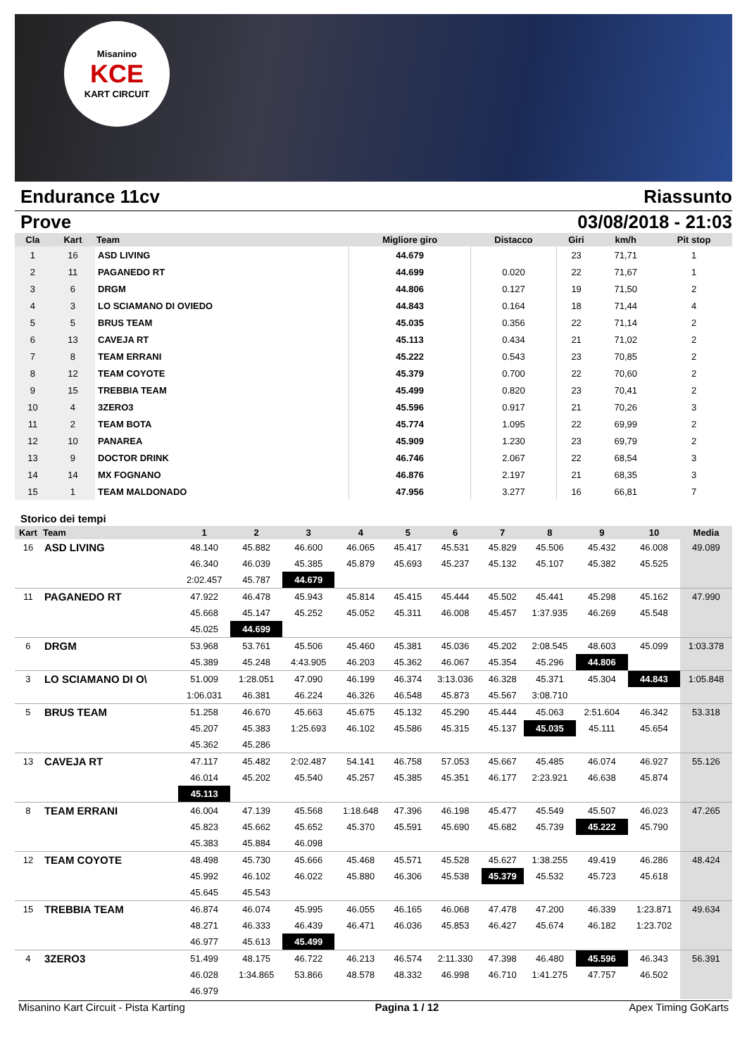Misanino
KCE
KART CIRCUIT
Endurance 11cv Riassunto
Prove 03/08/2018 - 21:03
| Cla | Kart | Team | Migliore giro | Distacco | Giri | km/h | Pit stop |
| --- | --- | --- | --- | --- | --- | --- | --- |
| 1 | 16 | ASD LIVING | 44.679 | | 23 | 71,71 | 1 |
| 2 | 11 | PAGANEDO RT | 44.699 | 0.020 | 22 | 71,67 | 1 |
| 3 | 6 | DRGM | 44.806 | 0.127 | 19 | 71,50 | 2 |
| 4 | 3 | LO SCIAMANO DI OVIEDO | 44.843 | 0.164 | 18 | 71,44 | 4 |
| 5 | 5 | BRUS TEAM | 45.035 | 0.356 | 22 | 71,14 | 2 |
| 6 | 13 | CAVEJA RT | 45.113 | 0.434 | 21 | 71,02 | 2 |
| 7 | 8 | TEAM ERRANI | 45.222 | 0.543 | 23 | 70,85 | 2 |
| 8 | 12 | TEAM COYOTE | 45.379 | 0.700 | 22 | 70,60 | 2 |
| 9 | 15 | TREBBIA TEAM | 45.499 | 0.820 | 23 | 70,41 | 2 |
| 10 | 4 | 3ZERO3 | 45.596 | 0.917 | 21 | 70,26 | 3 |
| 11 | 2 | TEAM BOTA | 45.774 | 1.095 | 22 | 69,99 | 2 |
| 12 | 10 | PANAREA | 45.909 | 1.230 | 23 | 69,79 | 2 |
| 13 | 9 | DOCTOR DRINK | 46.746 | 2.067 | 22 | 68,54 | 3 |
| 14 | 14 | MX FOGNANO | 46.876 | 2.197 | 21 | 68,35 | 3 |
| 15 | 1 | TEAM MALDONADO | 47.956 | 3.277 | 16 | 66,81 | 7 |
Storico dei tempi
| Kart | Team | 1 | 2 | 3 | 4 | 5 | 6 | 7 | 8 | 9 | 10 | Media |
| --- | --- | --- | --- | --- | --- | --- | --- | --- | --- | --- | --- | --- |
| 16 | ASD LIVING | 48.140 | 45.882 | 46.600 | 46.065 | 45.417 | 45.531 | 45.829 | 45.506 | 45.432 | 46.008 | 49.089 |
| | | 46.340 | 46.039 | 45.385 | 45.879 | 45.693 | 45.237 | 45.132 | 45.107 | 45.382 | 45.525 | |
| | | 2:02.457 | 45.787 | 44.679 | | | | | | | | |
| 11 | PAGANEDO RT | 47.922 | 46.478 | 45.943 | 45.814 | 45.415 | 45.444 | 45.502 | 45.441 | 45.298 | 45.162 | 47.990 |
| | | 45.668 | 45.147 | 45.252 | 45.052 | 45.311 | 46.008 | 45.457 | 1:37.935 | 46.269 | 45.548 | |
| | | 45.025 | 44.699 | | | | | | | | | |
| 6 | DRGM | 53.968 | 53.761 | 45.506 | 45.460 | 45.381 | 45.036 | 45.202 | 2:08.545 | 48.603 | 45.099 | 1:03.378 |
| | | 45.389 | 45.248 | 4:43.905 | 46.203 | 45.362 | 46.067 | 45.354 | 45.296 | 44.806 | | |
| 3 | LO SCIAMANO DI O\ | 51.009 | 1:28.051 | 47.090 | 46.199 | 46.374 | 3:13.036 | 46.328 | 45.371 | 45.304 | 44.843 | 1:05.848 |
| | | 1:06.031 | 46.381 | 46.224 | 46.326 | 46.548 | 45.873 | 45.567 | 3:08.710 | | | |
| 5 | BRUS TEAM | 51.258 | 46.670 | 45.663 | 45.675 | 45.132 | 45.290 | 45.444 | 45.063 | 2:51.604 | 46.342 | 53.318 |
| | | 45.207 | 45.383 | 1:25.693 | 46.102 | 45.586 | 45.315 | 45.137 | 45.035 | 45.111 | 45.654 | |
| | | 45.362 | 45.286 | | | | | | | | | |
| 13 | CAVEJA RT | 47.117 | 45.482 | 2:02.487 | 54.141 | 46.758 | 57.053 | 45.667 | 45.485 | 46.074 | 46.927 | 55.126 |
| | | 46.014 | 45.202 | 45.540 | 45.257 | 45.385 | 45.351 | 46.177 | 2:23.921 | 46.638 | 45.874 | |
| | | 45.113 | | | | | | | | | | |
| 8 | TEAM ERRANI | 46.004 | 47.139 | 45.568 | 1:18.648 | 47.396 | 46.198 | 45.477 | 45.549 | 45.507 | 46.023 | 47.265 |
| | | 45.823 | 45.662 | 45.652 | 45.370 | 45.591 | 45.690 | 45.682 | 45.739 | 45.222 | 45.790 | |
| | | 45.383 | 45.884 | 46.098 | | | | | | | | |
| 12 | TEAM COYOTE | 48.498 | 45.730 | 45.666 | 45.468 | 45.571 | 45.528 | 45.627 | 1:38.255 | 49.419 | 46.286 | 48.424 |
| | | 45.992 | 46.102 | 46.022 | 45.880 | 46.306 | 45.538 | 45.379 | 45.532 | 45.723 | 45.618 | |
| | | 45.645 | 45.543 | | | | | | | | | |
| 15 | TREBBIA TEAM | 46.874 | 46.074 | 45.995 | 46.055 | 46.165 | 46.068 | 47.478 | 47.200 | 46.339 | 1:23.871 | 49.634 |
| | | 48.271 | 46.333 | 46.439 | 46.471 | 46.036 | 45.853 | 46.427 | 45.674 | 46.182 | 1:23.702 | |
| | | 46.977 | 45.613 | 45.499 | | | | | | | | |
| 4 | 3ZERO3 | 51.499 | 48.175 | 46.722 | 46.213 | 46.574 | 2:11.330 | 47.398 | 46.480 | 45.596 | 46.343 | 56.391 |
| | | 46.028 | 1:34.865 | 53.866 | 48.578 | 48.332 | 46.998 | 46.710 | 1:41.275 | 47.757 | 46.502 | |
| | | 46.979 | | | | | | | | | | |
Misanino Kart Circuit - Pista Karting Pagina 1 / 12 Apex Timing GoKarts